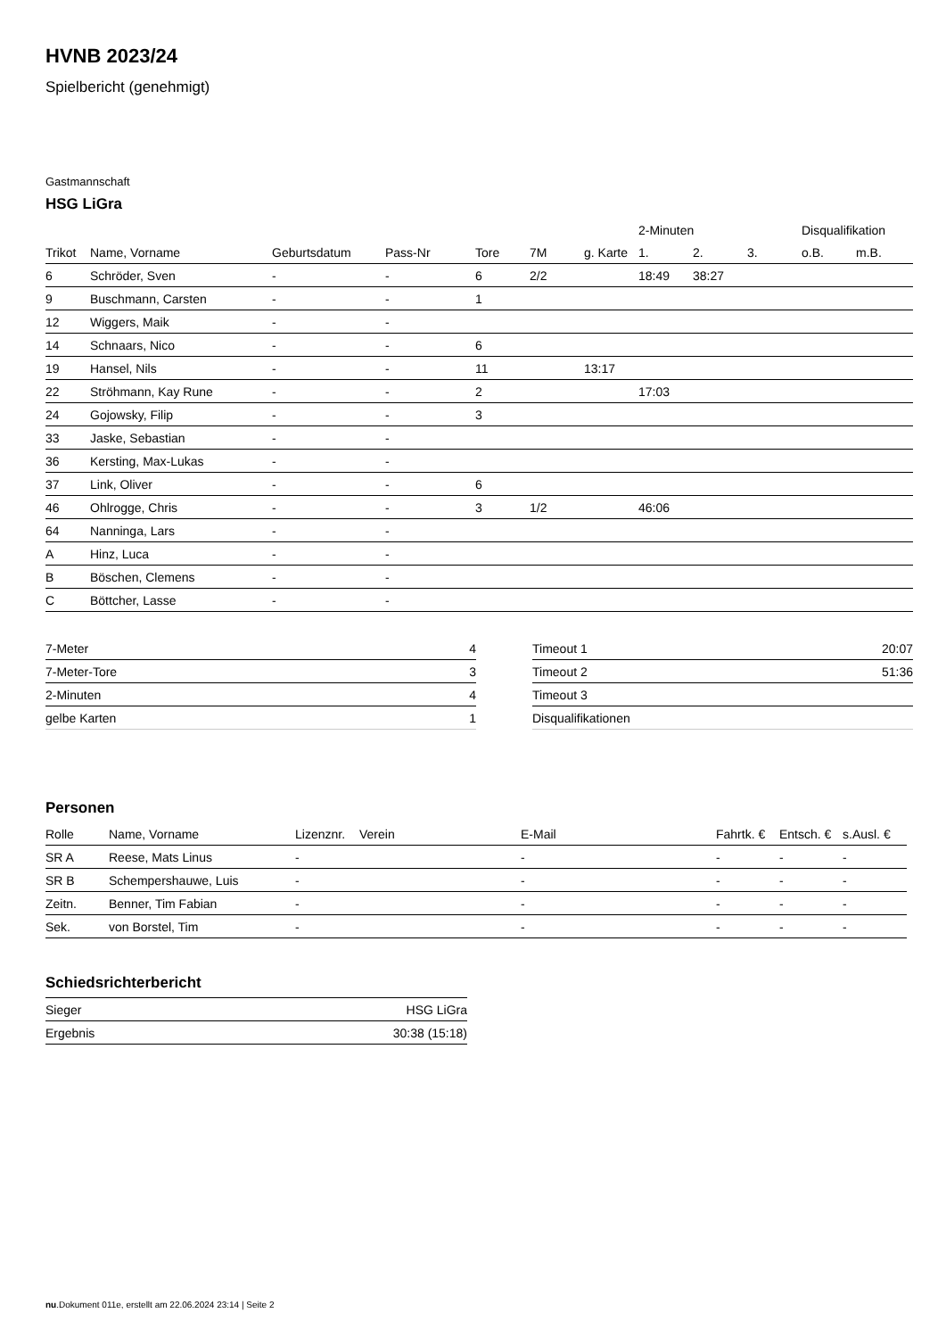HVNB 2023/24
Spielbericht (genehmigt)
Gastmannschaft
HSG LiGra
| | | | | | | | 2-Minuten | | | Disqualifikation | |
| --- | --- | --- | --- | --- | --- | --- | --- | --- | --- | --- | --- |
| Trikot | Name, Vorname | Geburtsdatum | Pass-Nr | Tore | 7M | g. Karte | 1. | 2. | 3. | o.B. | m.B. |
| 6 | Schröder, Sven | - | - | 6 | 2/2 | | 18:49 | 38:27 | | | |
| 9 | Buschmann, Carsten | - | - | 1 | | | | | | | |
| 12 | Wiggers, Maik | - | - | | | | | | | | |
| 14 | Schnaars, Nico | - | - | 6 | | | | | | | |
| 19 | Hansel, Nils | - | - | 11 | | 13:17 | | | | | |
| 22 | Ströhmann, Kay Rune | - | - | 2 | | | 17:03 | | | | |
| 24 | Gojowsky, Filip | - | - | 3 | | | | | | | |
| 33 | Jaske, Sebastian | - | - | | | | | | | | |
| 36 | Kersting, Max-Lukas | - | - | | | | | | | | |
| 37 | Link, Oliver | - | - | 6 | | | | | | | |
| 46 | Ohlrogge, Chris | - | - | 3 | 1/2 | | 46:06 | | | | |
| 64 | Nanninga, Lars | - | - | | | | | | | | |
| A | Hinz, Luca | - | - | | | | | | | | |
| B | Böschen, Clemens | - | - | | | | | | | | |
| C | Böttcher, Lasse | - | - | | | | | | | | |
| 7-Meter | 4 |
| 7-Meter-Tore | 3 |
| 2-Minuten | 4 |
| gelbe Karten | 1 |
| Timeout 1 | 20:07 |
| Timeout 2 | 51:36 |
| Timeout 3 | |
| Disqualifikationen | |
Personen
| Rolle | Name, Vorname | Lizenznr. | Verein | E-Mail | Fahrtk. € | Entsch. € | s.Ausl. € |
| --- | --- | --- | --- | --- | --- | --- | --- |
| SR A | Reese, Mats Linus | - | | - | - | - | - |
| SR B | Schempershauwe, Luis | - | | - | - | - | - |
| Zeitn. | Benner, Tim Fabian | - | | - | - | - | - |
| Sek. | von Borstel, Tim | - | | - | - | - | - |
Schiedsrichterbericht
| Sieger | HSG LiGra |
| Ergebnis | 30:38 (15:18) |
nu.Dokument 011e, erstellt am 22.06.2024 23:14 | Seite 2